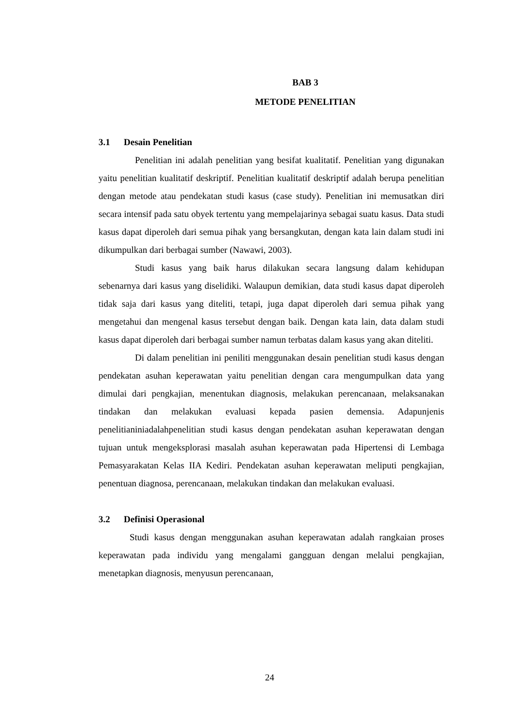BAB 3
METODE PENELITIAN
3.1 Desain Penelitian
Penelitian ini adalah penelitian yang besifat kualitatif. Penelitian yang digunakan yaitu penelitian kualitatif deskriptif. Penelitian kualitatif deskriptif adalah berupa penelitian dengan metode atau pendekatan studi kasus (case study). Penelitian ini memusatkan diri secara intensif pada satu obyek tertentu yang mempelajarinya sebagai suatu kasus. Data studi kasus dapat diperoleh dari semua pihak yang bersangkutan, dengan kata lain dalam studi ini dikumpulkan dari berbagai sumber (Nawawi, 2003).
Studi kasus yang baik harus dilakukan secara langsung dalam kehidupan sebenarnya dari kasus yang diselidiki. Walaupun demikian, data studi kasus dapat diperoleh tidak saja dari kasus yang diteliti, tetapi, juga dapat diperoleh dari semua pihak yang mengetahui dan mengenal kasus tersebut dengan baik. Dengan kata lain, data dalam studi kasus dapat diperoleh dari berbagai sumber namun terbatas dalam kasus yang akan diteliti.
Di dalam penelitian ini peniliti menggunakan desain penelitian studi kasus dengan pendekatan asuhan keperawatan yaitu penelitian dengan cara mengumpulkan data yang dimulai dari pengkajian, menentukan diagnosis, melakukan perencanaan, melaksanakan tindakan dan melakukan evaluasi kepada pasien demensia. Adapunjenis penelitianiniadalahpenelitian studi kasus dengan pendekatan asuhan keperawatan dengan tujuan untuk mengeksplorasi masalah asuhan keperawatan pada Hipertensi di Lembaga Pemasyarakatan Kelas IIA Kediri. Pendekatan asuhan keperawatan meliputi pengkajian, penentuan diagnosa, perencanaan, melakukan tindakan dan melakukan evaluasi.
3.2 Definisi Operasional
Studi kasus dengan menggunakan asuhan keperawatan adalah rangkaian proses keperawatan pada individu yang mengalami gangguan dengan melalui pengkajian, menetapkan diagnosis, menyusun perencanaan,
24